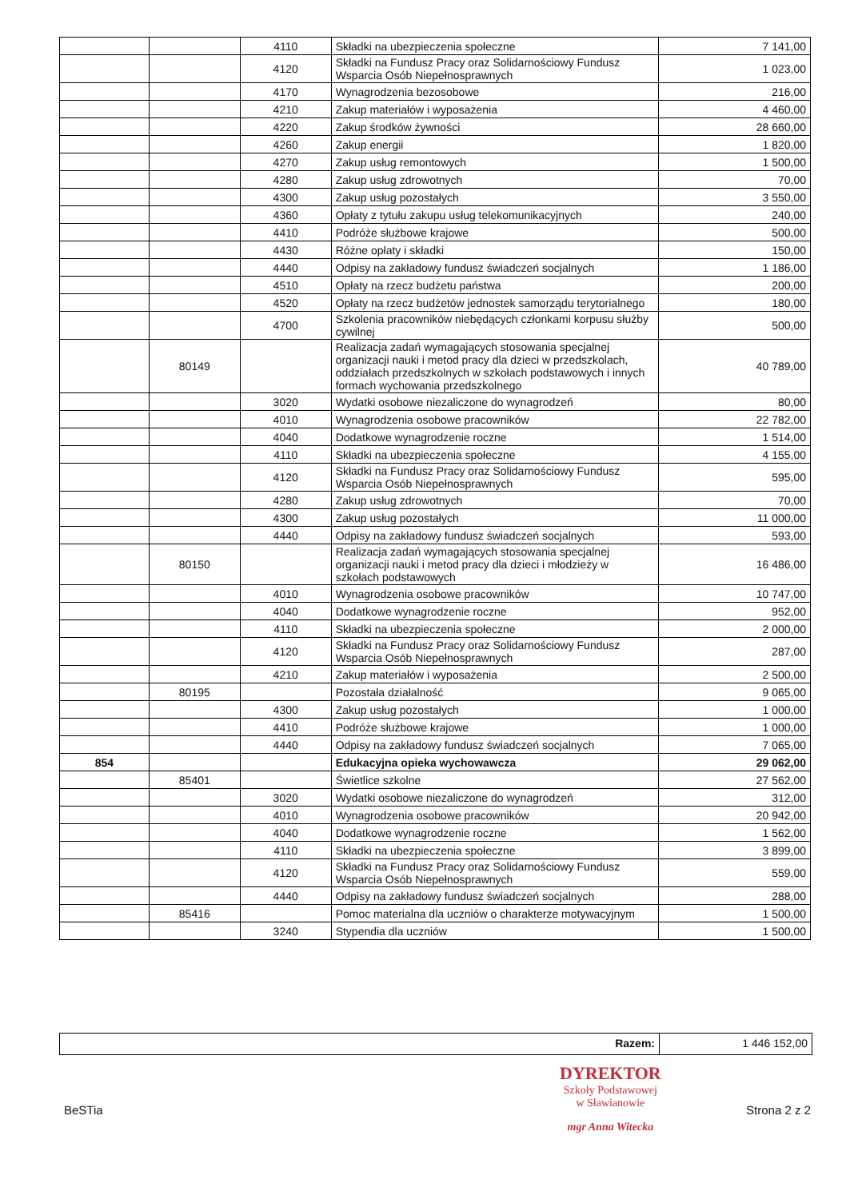| | | 4110 | Składki na ubezpieczenia społeczne | 7 141,00 |
| | | 4120 | Składki na Fundusz Pracy oraz Solidarnościowy Fundusz Wsparcia Osób Niepełnosprawnych | 1 023,00 |
| | | 4170 | Wynagrodzenia bezosobowe | 216,00 |
| | | 4210 | Zakup materiałów i wyposażenia | 4 460,00 |
| | | 4220 | Zakup środków żywności | 28 660,00 |
| | | 4260 | Zakup energii | 1 820,00 |
| | | 4270 | Zakup usług remontowych | 1 500,00 |
| | | 4280 | Zakup usług zdrowotnych | 70,00 |
| | | 4300 | Zakup usług pozostałych | 3 550,00 |
| | | 4360 | Opłaty z tytułu zakupu usług telekomunikacyjnych | 240,00 |
| | | 4410 | Podróże służbowe krajowe | 500,00 |
| | | 4430 | Różne opłaty i składki | 150,00 |
| | | 4440 | Odpisy na zakładowy fundusz świadczeń socjalnych | 1 186,00 |
| | | 4510 | Opłaty na rzecz budżetu państwa | 200,00 |
| | | 4520 | Opłaty na rzecz budżetów jednostek samorządu terytorialnego | 180,00 |
| | | 4700 | Szkolenia pracowników niebędących członkami korpusu służby cywilnej | 500,00 |
| | 80149 | | Realizacja zadań wymagających stosowania specjalnej organizacji nauki i metod pracy dla dzieci w przedszkolach, oddziałach przedszkolnych w szkołach podstawowych i innych formach wychowania przedszkolnego | 40 789,00 |
| | | 3020 | Wydatki osobowe niezaliczone do wynagrodzeń | 80,00 |
| | | 4010 | Wynagrodzenia osobowe pracowników | 22 782,00 |
| | | 4040 | Dodatkowe wynagrodzenie roczne | 1 514,00 |
| | | 4110 | Składki na ubezpieczenia społeczne | 4 155,00 |
| | | 4120 | Składki na Fundusz Pracy oraz Solidarnościowy Fundusz Wsparcia Osób Niepełnosprawnych | 595,00 |
| | | 4280 | Zakup usług zdrowotnych | 70,00 |
| | | 4300 | Zakup usług pozostałych | 11 000,00 |
| | | 4440 | Odpisy na zakładowy fundusz świadczeń socjalnych | 593,00 |
| | 80150 | | Realizacja zadań wymagających stosowania specjalnej organizacji nauki i metod pracy dla dzieci i młodzieży w szkołach podstawowych | 16 486,00 |
| | | 4010 | Wynagrodzenia osobowe pracowników | 10 747,00 |
| | | 4040 | Dodatkowe wynagrodzenie roczne | 952,00 |
| | | 4110 | Składki na ubezpieczenia społeczne | 2 000,00 |
| | | 4120 | Składki na Fundusz Pracy oraz Solidarnościowy Fundusz Wsparcia Osób Niepełnosprawnych | 287,00 |
| | | 4210 | Zakup materiałów i wyposażenia | 2 500,00 |
| | 80195 | | Pozostała działalność | 9 065,00 |
| | | 4300 | Zakup usług pozostałych | 1 000,00 |
| | | 4410 | Podróże służbowe krajowe | 1 000,00 |
| | | 4440 | Odpisy na zakładowy fundusz świadczeń socjalnych | 7 065,00 |
| 854 | | | Edukacyjna opieka wychowawcza | 29 062,00 |
| | 85401 | | Świetlice szkolne | 27 562,00 |
| | | 3020 | Wydatki osobowe niezaliczone do wynagrodzeń | 312,00 |
| | | 4010 | Wynagrodzenia osobowe pracowników | 20 942,00 |
| | | 4040 | Dodatkowe wynagrodzenie roczne | 1 562,00 |
| | | 4110 | Składki na ubezpieczenia społeczne | 3 899,00 |
| | | 4120 | Składki na Fundusz Pracy oraz Solidarnościowy Fundusz Wsparcia Osób Niepełnosprawnych | 559,00 |
| | | 4440 | Odpisy na zakładowy fundusz świadczeń socjalnych | 288,00 |
| | 85416 | | Pomoc materialna dla uczniów o charakterze motywacyjnym | 1 500,00 |
| | | 3240 | Stypendia dla uczniów | 1 500,00 |
Razem: 1 446 152,00
DYREKTOR
Szkoły Podstawowej
w Sławianowie
mgr Anna Witecka
BeSTia Strona 2 z 2